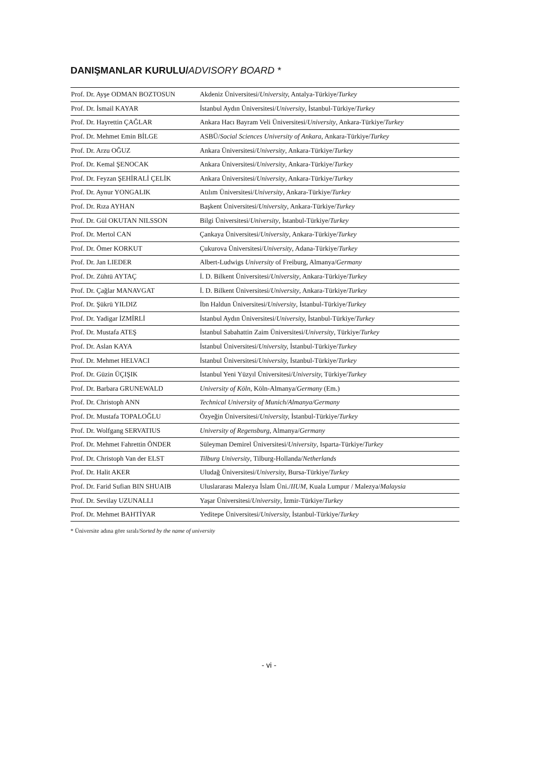DANIŞMANLAR KURULU/ADVISORY BOARD *
| Prof. Dr. Ayşe ODMAN BOZTOSUN | Akdeniz Üniversitesi/ University, Antalya-Türkiye/ Turkey |
| Prof. Dr. İsmail KAYAR | İstanbul Aydın Üniversitesi/ University , İstanbul-Türkiye/ Turkey |
| Prof. Dr. Hayrettin ÇAĞLAR | Ankara Hacı Bayram Veli Üniversitesi/ University , Ankara-Türkiye/ Turkey |
| Prof. Dr. Mehmet Emin BİLGE | ASBÜ/ Social Sciences University of Ankara , Ankara-Türkiye/ Turkey |
| Prof. Dr. Arzu OĞUZ | Ankara Üniversitesi/ University , Ankara-Türkiye/ Turkey |
| Prof. Dr. Kemal ŞENOCAK | Ankara Üniversitesi/ University , Ankara-Türkiye/ Turkey |
| Prof. Dr. Feyzan ŞEHİRALİ ÇELİK | Ankara Üniversitesi/ University , Ankara-Türkiye/ Turkey |
| Prof. Dr. Aynur YONGALIK | Atılım Üniversitesi/ University , Ankara-Türkiye/ Turkey |
| Prof. Dr. Rıza AYHAN | Başkent Üniversitesi/ University , Ankara-Türkiye/ Turkey |
| Prof. Dr. Gül OKUTAN NILSSON | Bilgi Üniversitesi/ University , İstanbul-Türkiye/ Turkey |
| Prof. Dr. Mertol CAN | Çankaya Üniversitesi/ University , Ankara-Türkiye/ Turkey |
| Prof. Dr. Ömer KORKUT | Çukurova Üniversitesi/ University , Adana-Türkiye/ Turkey |
| Prof. Dr. Jan LIEDER | Albert-Ludwigs University of Freiburg, Almanya/ Germany |
| Prof. Dr. Zühtü AYTAÇ | İ. D. Bilkent Üniversitesi/ University , Ankara-Türkiye/ Turkey |
| Prof. Dr. Çağlar MANAVGAT | İ. D. Bilkent Üniversitesi/ University , Ankara-Türkiye/ Turkey |
| Prof. Dr. Şükrü YILDIZ | İbn Haldun Üniversitesi/ University , İstanbul-Türkiye/ Turkey |
| Prof. Dr. Yadigar İZMİRLİ | İstanbul Aydın Üniversitesi/ University, İstanbul-Türkiye/ Turkey |
| Prof. Dr. Mustafa ATEŞ | İstanbul Sabahattin Zaim Üniversitesi/ University , Türkiye/ Turkey |
| Prof. Dr. Aslan KAYA | İstanbul Üniversitesi/ University, İstanbul-Türkiye/ Turkey |
| Prof. Dr. Mehmet HELVACI | İstanbul Üniversitesi/ University, İstanbul-Türkiye/ Turkey |
| Prof. Dr. Güzin ÜÇIŞIK | İstanbul Yeni Yüzyıl Üniversitesi/ University, Türkiye/ Turkey |
| Prof. Dr. Barbara GRUNEWALD | University of Köln , Köln-Almanya/ Germany (Em.) |
| Prof. Dr. Christoph ANN | Technical University of Munich/Almanya/Germany |
| Prof. Dr. Mustafa TOPALOĞLU | Özyeğin Üniversitesi/ University, İstanbul-Türkiye/ Turkey |
| Prof. Dr. Wolfgang SERVATIUS | University of Regensburg , Almanya/ Germany |
| Prof. Dr. Mehmet Fahrettin ÖNDER | Süleyman Demirel Üniversitesi/ University , Isparta-Türkiye/ Turkey |
| Prof. Dr. Christoph Van der ELST | Tilburg University , Tilburg-Hollanda/ Netherlands |
| Prof. Dr. Halit AKER | Uludağ Üniversitesi/ University, Bursa-Türkiye/ Turkey |
| Prof. Dr. Farid Sufian BIN SHUAIB | Uluslararası Malezya İslam Üni./ IIUM , Kuala Lumpur / Malezya/ Malaysia |
| Prof. Dr. Sevilay UZUNALLI | Yaşar Üniversitesi/ University , İzmir-Türkiye/ Turkey |
| Prof. Dr. Mehmet BAHTİYAR | Yeditepe Üniversitesi/ University, İstanbul-Türkiye/ Turkey |
* Üniversite adına göre sıralı/Sorted by the name of university
- vi -